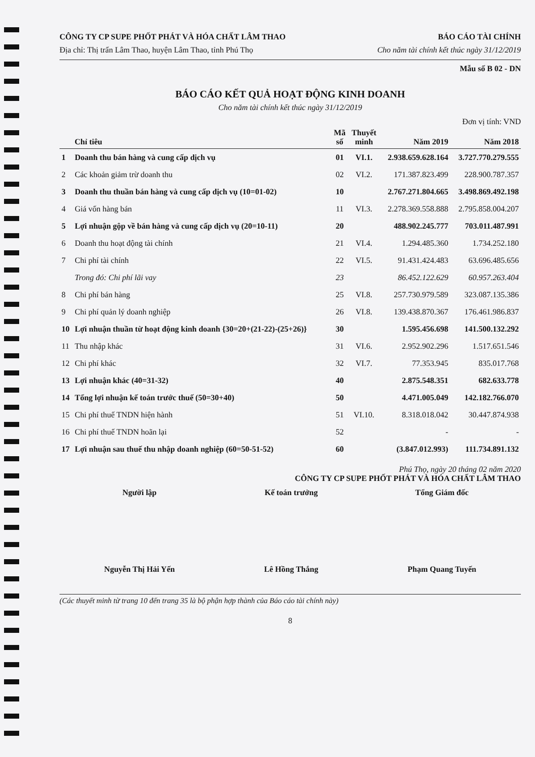CÔNG TY CP SUPE PHỐT PHÁT VÀ HÓA CHẤT LÂM THAO
Địa chỉ: Thị trấn Lâm Thao, huyện Lâm Thao, tỉnh Phú Thọ
BÁO CÁO TÀI CHÍNH
Cho năm tài chính kết thúc ngày 31/12/2019
Mẫu số B 02 - DN
BÁO CÁO KẾT QUẢ HOẠT ĐỘNG KINH DOANH
Cho năm tài chính kết thúc ngày 31/12/2019
Đơn vị tính: VND
| Chỉ tiêu | | Mã số | Thuyết minh | Năm 2019 | Năm 2018 |
| --- | --- | --- | --- | --- | --- |
| 1 | Doanh thu bán hàng và cung cấp dịch vụ | 01 | VI.1. | 2.938.659.628.164 | 3.727.770.279.555 |
| 2 | Các khoản giảm trừ doanh thu | 02 | VI.2. | 171.387.823.499 | 228.900.787.357 |
| 3 | Doanh thu thuần bán hàng và cung cấp dịch vụ (10=01-02) | 10 | | 2.767.271.804.665 | 3.498.869.492.198 |
| 4 | Giá vốn hàng bán | 11 | VI.3. | 2.278.369.558.888 | 2.795.858.004.207 |
| 5 | Lợi nhuận gộp về bán hàng và cung cấp dịch vụ (20=10-11) | 20 | | 488.902.245.777 | 703.011.487.991 |
| 6 | Doanh thu hoạt động tài chính | 21 | VI.4. | 1.294.485.360 | 1.734.252.180 |
| 7 | Chi phí tài chính | 22 | VI.5. | 91.431.424.483 | 63.696.485.656 |
| | Trong đó: Chi phí lãi vay | 23 | | 86.452.122.629 | 60.957.263.404 |
| 8 | Chi phí bán hàng | 25 | VI.8. | 257.730.979.589 | 323.087.135.386 |
| 9 | Chi phí quản lý doanh nghiệp | 26 | VI.8. | 139.438.870.367 | 176.461.986.837 |
| 10 | Lợi nhuận thuần từ hoạt động kinh doanh {30=20+(21-22)-(25+26)} | 30 | | 1.595.456.698 | 141.500.132.292 |
| 11 | Thu nhập khác | 31 | VI.6. | 2.952.902.296 | 1.517.651.546 |
| 12 | Chi phí khác | 32 | VI.7. | 77.353.945 | 835.017.768 |
| 13 | Lợi nhuận khác (40=31-32) | 40 | | 2.875.548.351 | 682.633.778 |
| 14 | Tổng lợi nhuận kế toán trước thuế (50=30+40) | 50 | | 4.471.005.049 | 142.182.766.070 |
| 15 | Chi phí thuế TNDN hiện hành | 51 | VI.10. | 8.318.018.042 | 30.447.874.938 |
| 16 | Chi phí thuế TNDN hoãn lại | 52 | | - | - |
| 17 | Lợi nhuận sau thuế thu nhập doanh nghiệp (60=50-51-52) | 60 | | (3.847.012.993) | 111.734.891.132 |
Phú Thọ, ngày 20 tháng 02 năm 2020
CÔNG TY CP SUPE PHỐT PHÁT VÀ HÓA CHẤT LÂM THAO
Người lập
Nguyễn Thị Hải Yến
Kế toán trưởng
Lê Hồng Thắng
Tổng Giám đốc
Phạm Quang Tuyến
(Các thuyết minh từ trang 10 đến trang 35 là bộ phận hợp thành của Báo cáo tài chính này)
8